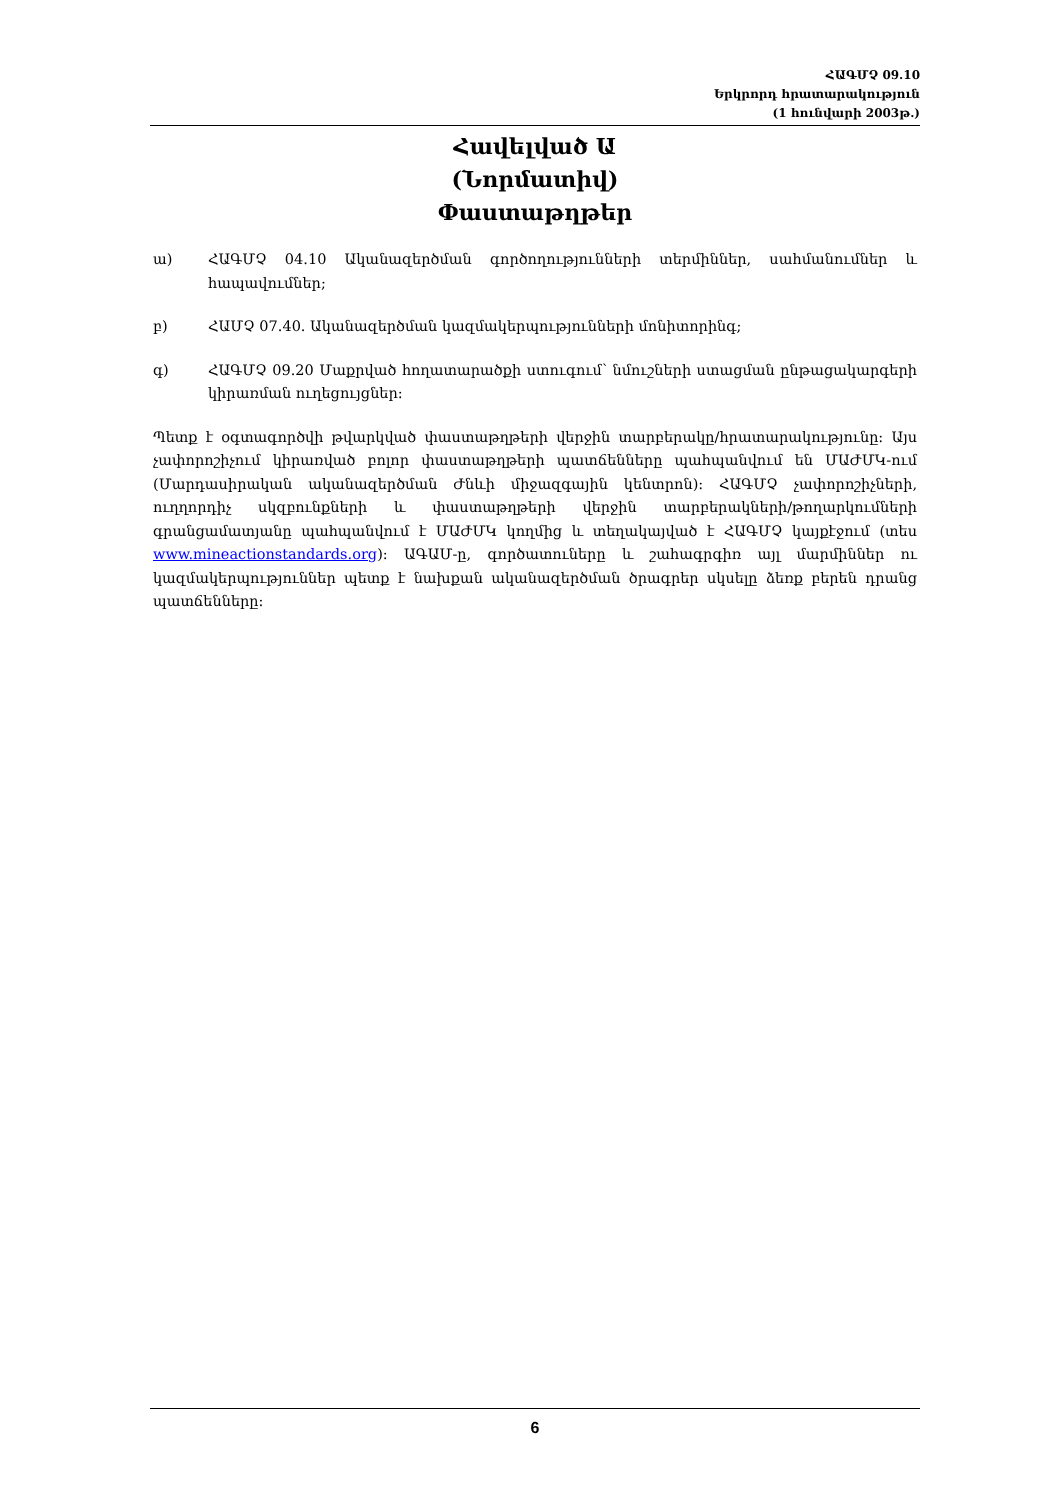ՀԱԳՄՉ 09.10
Երկրորդ հրատարակություն
(1 հունվարի 2003թ.)
Հավելված Ա
(Նորմատիվ)
Փաստաթղթեր
ա) ՀԱԳՄՉ 04.10 Ականազերծման գործողությունների տերմիններ, սահմանումներ և հապավումներ;
բ) ՀԱՄՉ 07.40. Ականազերծման կազմակերպությունների մոնիտորինգ;
գ) ՀԱԳՄՉ 09.20 Մաքրված հողատարածքի ստուգում՝ նմուշների ստացման ընթացակարգերի կիրառման ուղեցույցներ:
Պետք է օգտագործվի թվարկված փաստաթղթերի վերջին տարբերակը/հրատարակությունը: Այս չափորոշիչում կիրառված բոլոր փաստաթղթերի պատճենները պահպանվում են ՄԱԺՄԿ-ում (Մարդասիրական ականազերծման Ժնևի միջազգային կենտրոն): ՀԱԳՄՉ չափորոշիչների, ուղղորդիչ սկզբունքների և փաստաթղթերի վերջին տարբերակների/թողարկումների գրանցամատյանը պահպանվում է ՄԱԺՄԿ կողմից և տեղակայված է ՀԱԳՄՉ կայքէջում (տես www.mineactionstandards.org): ԱԳԱՄ-ը, գործատուները և շահագրգիռ այլ մարմիններ ու կազմակերպություններ պետք է նախքան ականազերծման ծրագրեր սկսելը ձեռք բերեն դրանց պատճենները:
6